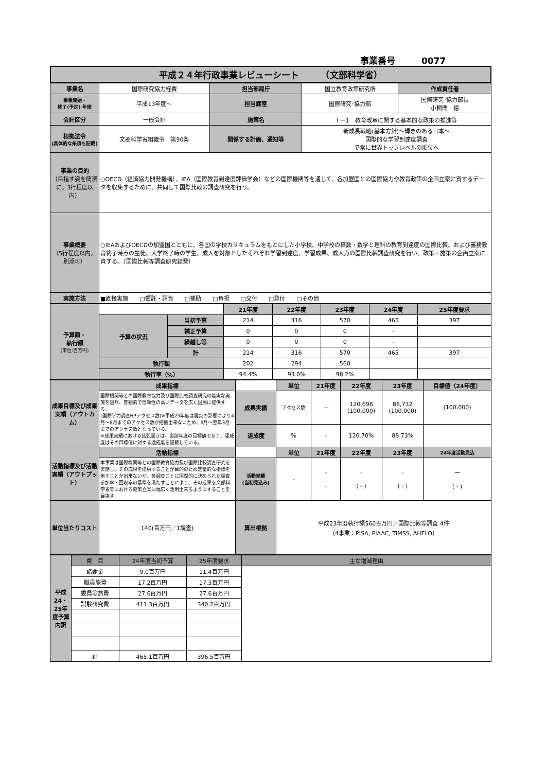事業番号　　　0077
平成２４年行政事業レビューシート　　　（文部科学省）
| 事業名 | 国際研究協力経費 | 担当部局庁 | 国立教育政策研究所 | 作成責任者 |
| 事業開始・ 終了(予定) 年度 | 平成13年度～ | 担当課室 | 国際研究･協力部 | 国際研究･協力部長 小桐間 徳 |
| 会計区分 | 一般会計 | 施策名 | Ⅰ －1 教育改革に関する基本的な政策の推進等 | |
| 根拠法令 (具体的な条項も記載) | 文部科学省組織令 第90条 | 関係する計画、通知等 | 新成長戦略(基本方針)～輝きのある日本～ 国際的な学習到達度調査 で常に世界トップレベルの順位へ | |
| 事業の目的 （目指す姿を簡潔に。3行程度以内） | ○OECD（経済協力開発機構）、IEA（国際教育到達度評価学会）などの国際機関等を通じて、各加盟国との国際協力や教育政策の企画立案に資するデータを収集するために、共同して国際比較の調査研究を行う。 | | | |
| 事業概要 （5行程度以内。別添可） | ○IEAおよびOECDの加盟国とともに、各国の学校カリキュラムをもとにした小学校、中学校の算数・数学と理科の教育到達度の国際比較、および義務教育終了時点の生徒、大学終了時の学生、成人を対象としたそれぞれ学習到達度、学習成果、成人力の国際比較調査研究を行い、政策・施策の企画立案に資する。（国際比較等調査研究経費） | | | |
| 実施方法 | ■直接実施 □委託・請負 □補助 □負担 □交付 □貸付 □その他 | | | |
| 予算額・ 執行額 (単位:百万円) | | | 21年度 | 22年度 | 23年度 | 24年度 | 25年度要求 |
| | 予算の状況 | 当初予算 | 214 | 316 | 570 | 465 | 397 |
| | | 補正予算 | 0 | 0 | 0 | - | |
| | | 繰越し等 | 0 | 0 | 0 | - | |
| | | 計 | 214 | 316 | 570 | 465 | 397 |
| | 執行額 | | 202 | 294 | 560 | | |
| | 執行率（%） | | 94.4% | 93.0% | 98.2% | | |
| 成果目標及び成果実績（アウトカム） | 成果指標 | | 単位 | 21年度 | 22年度 | 23年度 | 目標値（24年度） |
| | 国際機関等との国際教育協力及び国際比較調査研究の着実な実施を図り、客観的で信頼性の高いデータを広く国民に提供する。 (国際学力調査HPアクセス数)※平成23年度は震災の影響により4月～8月までのアクセス数が把握出来ないため、9月～翌年3月までのアクセス数となっている。 ※成果実績における括弧書きは、当該年度の目標値であり、達成度はその目標値に対する達成度を記載している。 | 成果実績 | アクセス数 | ー | 120,696 (100,000) | 88,732 (100,000) | (100,000) |
| | | 達成度 | % | - | 120.70% | 88.73% | |
| 活動指標及び活動実績（アウトプット） | 活動指標 | | 単位 | 21年度 | 22年度 | 23年度 | 24年度活動見込 |
| | 本事業は国際機関等との国際教育協力及び国際比較調査研究を実施し、その成果を提供することが目的のため定量的な指標を示すことが出来ないが、各調査ごとに国際的に決められた調査参加率・回収率の基準を満たすことにより、その成果を文部科学省等における施策立案に幅広く活用出来るようにすることを目指す。 | 活動実績 (当初見込み) | - | - - | - ( - ) | - ( - ) | ー ( - ) |
| 単位当たりコスト | 140(百万円／1調査) | 算出根拠 | 平成23年度執行額560百万円／国際比較等調査 4件 （4事業：PISA, PIAAC, TIMSS, AHELO） | | | | |
| 平成24・25年度予算内訳 | 費 目 | 24年度当初予算 | 25年度要求 | 主な増減理由 |
| | 諸謝金 | 9.0百万円 | 11.4百万円 | |
| | 職員旅費 | 17.2百万円 | 17.3百万円 | |
| | 委員等旅費 | 27.6百万円 | 27.6百万円 | |
| | 試験研究費 | 411.3百万円 | 340.2百万円 | |
| | 計 | 465.1百万円 | 396.5百万円 | |